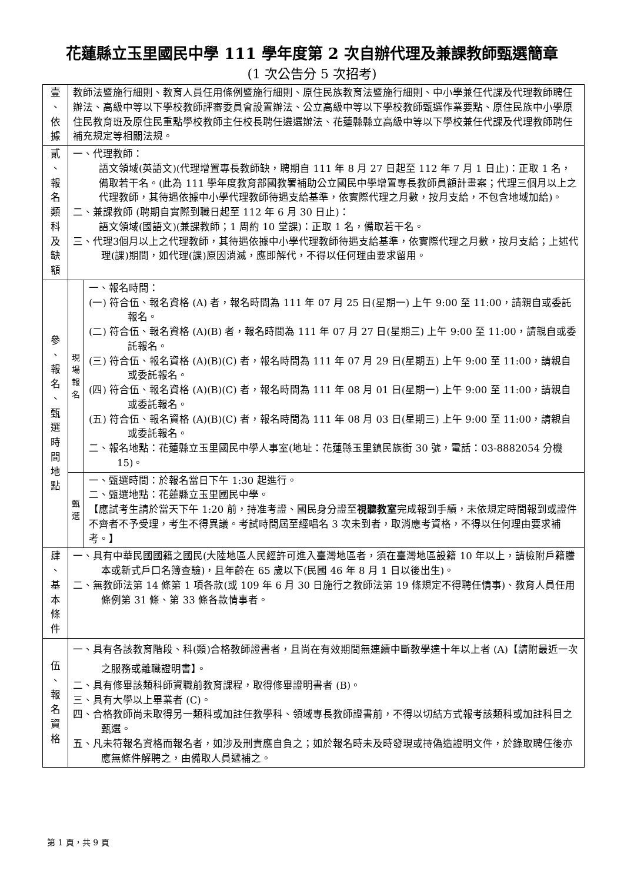花蓮縣立玉里國民中學 111 學年度第 2 次自辦代理及兼課教師甄選簡章
(1 次公告分 5 次招考)
| 壹 、 依 據 | 教師法暨施行細則、教育人員任用條例暨施行細則、原住民族教育法暨施行細則、中小學兼任代課及代理教師聘任辦法、高級中等以下學校教師評審委員會設置辦法、公立高級中等以下學校教師甄選作業要點、原住民族中小學原住民教育班及原住民重點學校教師主任校長聘任遴選辦法、花蓮縣縣立高級中等以下學校兼任代課及代理教師聘任補充規定等相關法規。 | |
| 貳 、 報 名 類 科 及 缺 額 | 一、代理教師： 語文領域(英語文)(代理增置專長教師缺，聘期自 111 年 8 月 27 日起至 112 年 7 月 1 日止)：正取 1 名，備取若干名。(此為 111 學年度教育部國教署補助公立國民中學增置專長教師員額計畫案；代理三個月以上之代理教師，其待遇依據中小學代理教師待遇支給基準，依實際代理之月數，按月支給，不包含地域加給)。 二、兼課教師 (聘期自實際到職日起至 112 年 6 月 30 日止)： 語文領域(國語文)(兼課教師；1 周約 10 堂課)：正取 1 名，備取若干名。 三、代理3個月以上之代理教師，其待遇依據中小學代理教師待遇支給基準，依實際代理之月數，按月支給；上述代理(課)期間，如代理(課)原因消滅，應即解代，不得以任何理由要求留用。 | |
| 參 、 報 名 、 甄 選 時 間 地 點 | 現 場 報 名 | 一、報名時間： (一) 符合伍、報名資格 (A) 者，報名時間為 111 年 07 月 25 日(星期一) 上午 9:00 至 11:00，請親自或委託報名。 (二) 符合伍、報名資格 (A)(B) 者，報名時間為 111 年 07 月 27 日(星期三) 上午 9:00 至 11:00，請親自或委託報名。 (三) 符合伍、報名資格 (A)(B)(C) 者，報名時間為 111 年 07 月 29 日(星期五) 上午 9:00 至 11:00，請親自或委託報名。 (四) 符合伍、報名資格 (A)(B)(C) 者，報名時間為 111 年 08 月 01 日(星期一) 上午 9:00 至 11:00，請親自或委託報名。 (五) 符合伍、報名資格 (A)(B)(C) 者，報名時間為 111 年 08 月 03 日(星期三) 上午 9:00 至 11:00，請親自或委託報名。 二、報名地點：花蓮縣立玉里國民中學人事室(地址：花蓮縣玉里鎮民族街 30 號，電話：03-8882054 分機 15)。 |
| | 甄 選 | 一、甄選時間：於報名當日下午 1:30 起進行。 二、甄選地點：花蓮縣立玉里國民中學。 【應試考生請於當天下午 1:20 前，持准考證、國民身分證至 視聽教室 完成報到手續，未依規定時間報到或證件不齊者不予受理，考生不得異議。考試時間屆至經唱名 3 次未到者，取消應考資格，不得以任何理由要求補考。】 |
| 肆 、 基 本 條 件 | 一、具有中華民國國籍之國民(大陸地區人民經許可進入臺灣地區者，須在臺灣地區設籍 10 年以上，請檢附戶籍謄本或新式戶口名簿查驗)，且年齡在 65 歲以下(民國 46 年 8 月 1 日以後出生)。 二、無教師法第 14 條第 1 項各款(或 109 年 6 月 30 日施行之教師法第 19 條規定不得聘任情事)、教育人員任用條例第 31 條、第 33 條各款情事者。 | |
| 伍 、 報 名 資 格 | 一、具有各該教育階段、科(類)合格教師證書者，且尚在有效期間無連續中斷教學達十年以上者 (A)【請附最近一次之服務或離職證明書】。 二、具有修畢該類科師資職前教育課程，取得修畢證明書者 (B)。 三、具有大學以上畢業者 (C)。 四、合格教師尚未取得另一類科或加註任教學科、領域專長教師證書前，不得以切結方式報考該類科或加註科目之甄選。 五、凡未符報名資格而報名者，如涉及刑責應自負之；如於報名時未及時發現或持偽造證明文件，於錄取聘任後亦應無條件解聘之，由備取人員遞補之。 | |
第 1 頁，共 9 頁